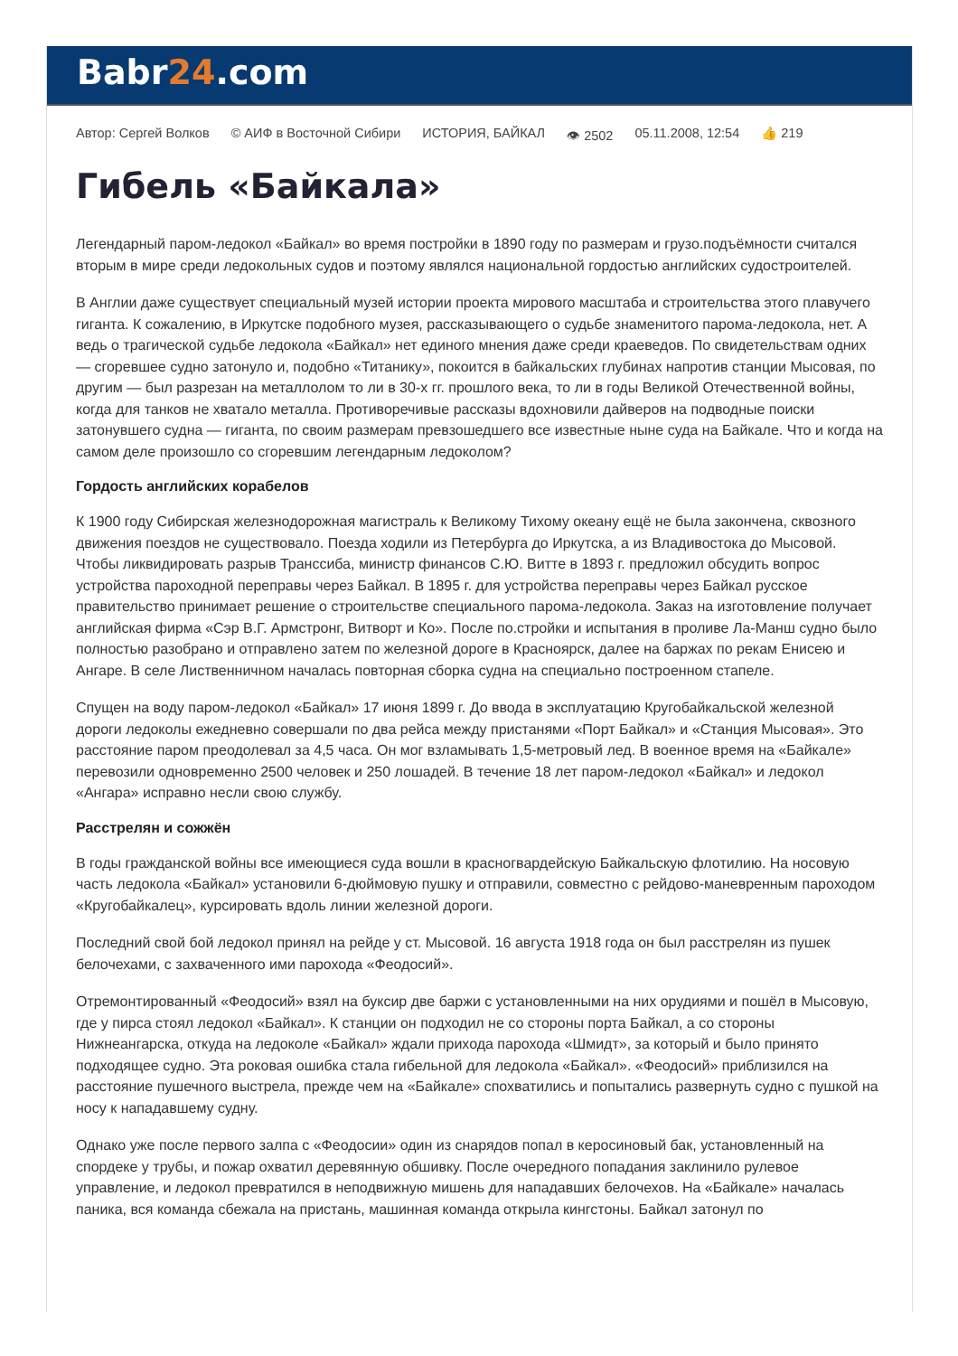Babr24.com
Автор: Сергей Волков © АИФ в Восточной Сибири ИСТОРИЯ, БАЙКАЛ 👁 2502 05.11.2008, 12:54 👍 219
Гибель «Байкала»
Легендарный паром-ледокол «Байкал» во время постройки в 1890 году по размерам и грузо.подъёмности считался вторым в мире среди ледокольных судов и поэтому являлся национальной гордостью английских судостроителей.
В Англии даже существует специальный музей истории проекта мирового масштаба и строительства этого плавучего гиганта. К сожалению, в Иркутске подобного музея, рассказывающего о судьбе знаменитого парома-ледокола, нет. А ведь о трагической судьбе ледокола «Байкал» нет единого мнения даже среди краеведов. По свидетельствам одних — сгоревшее судно затонуло и, подобно «Титанику», покоится в байкальских глубинах напротив станции Мысовая, по другим — был разрезан на металлолом то ли в 30-х гг. прошлого века, то ли в годы Великой Отечественной войны, когда для танков не хватало металла. Противоречивые рассказы вдохновили дайверов на подводные поиски затонувшего судна — гиганта, по своим размерам превзошедшего все известные ныне суда на Байкале. Что и когда на самом деле произошло со сгоревшим легендарным ледоколом?
Гордость английских корабелов
К 1900 году Сибирская железнодорожная магистраль к Великому Тихому океану ещё не была закончена, сквозного движения поездов не существовало. Поезда ходили из Петербурга до Иркутска, а из Владивостока до Мысовой. Чтобы ликвидировать разрыв Транссиба, министр финансов С.Ю. Витте в 1893 г. предложил обсудить вопрос устройства пароходной переправы через Байкал. В 1895 г. для устройства переправы через Байкал русское правительство принимает решение о строительстве специального парома-ледокола. Заказ на изготовление получает английская фирма «Сэр В.Г. Армстронг, Витворт и Ко». После по.стройки и испытания в проливе Ла-Манш судно было полностью разобрано и отправлено затем по железной дороге в Красноярск, далее на баржах по рекам Енисею и Ангаре. В селе Лиственничном началась повторная сборка судна на специально построенном стапеле.
Спущен на воду паром-ледокол «Байкал» 17 июня 1899 г. До ввода в эксплуатацию Кругобайкальской железной дороги ледоколы ежедневно совершали по два рейса между пристанями «Порт Байкал» и «Станция Мысовая». Это расстояние паром преодолевал за 4,5 часа. Он мог взламывать 1,5-метровый лед. В военное время на «Байкале» перевозили одновременно 2500 человек и 250 лошадей. В течение 18 лет паром-ледокол «Байкал» и ледокол «Ангара» исправно несли свою службу.
Расстрелян и сожжён
В годы гражданской войны все имеющиеся суда вошли в красногвардейскую Байкальскую флотилию. На носовую часть ледокола «Байкал» установили 6-дюймовую пушку и отправили, совместно с рейдово-маневренным пароходом «Кругобайкалец», курсировать вдоль линии железной дороги.
Последний свой бой ледокол принял на рейде у ст. Мысовой. 16 августа 1918 года он был расстрелян из пушек белочехами, с захваченного ими парохода «Феодосий».
Отремонтированный «Феодосий» взял на буксир две баржи с установленными на них орудиями и пошёл в Мысовую, где у пирса стоял ледокол «Байкал». К станции он подходил не со стороны порта Байкал, а со стороны Нижнеангарска, откуда на ледоколе «Байкал» ждали прихода парохода «Шмидт», за который и было принято подходящее судно. Эта роковая ошибка стала гибельной для ледокола «Байкал». «Феодосий» приблизился на расстояние пушечного выстрела, прежде чем на «Байкале» спохватились и попытались развернуть судно с пушкой на носу к нападавшему судну.
Однако уже после первого залпа с «Феодосии» один из снарядов попал в керосиновый бак, установленный на спордеке у трубы, и пожар охватил деревянную обшивку. После очередного попадания заклинило рулевое управление, и ледокол превратился в неподвижную мишень для нападавших белочехов. На «Байкале» началась паника, вся команда сбежала на пристань, машинная команда открыла кингстоны. Байкал затонул по